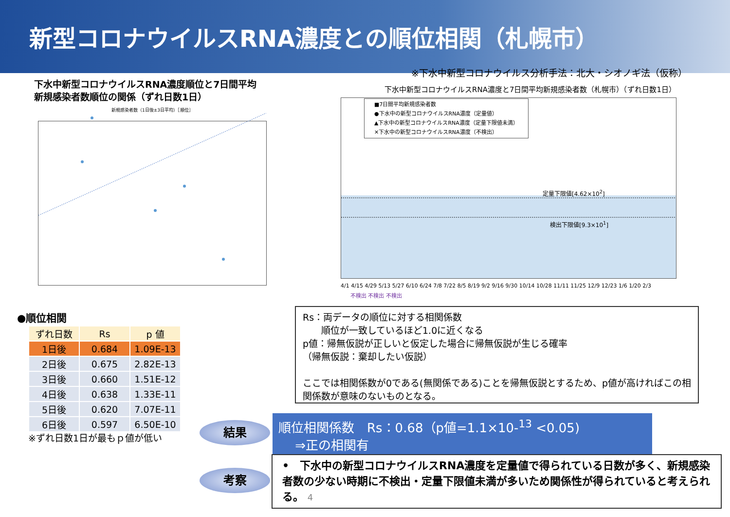新型コロナウイルスRNA濃度との順位相関（札幌市）
※下水中新型コロナウイルス分析手法：北大・シオノギ法（仮称）
下水中新型コロナウイルスRNA濃度順位と7日間平均
新規感染者数順位の関係（ずれ日数1日）
下水中新型コロナウイルスRNA濃度と7日間平均新規感染者数（札幌市）（ずれ日数1日）
新規感染者数（1日後±3日平均）［順位］
■7日間平均新規感染者数
●下水中の新型コロナウイルスRNA濃度（定量値）
▲下水中の新型コロナウイルスRNA濃度（定量下限値未満）
✕下水中の新型コロナウイルスRNA濃度（不検出）
定量下限値[4.62×10<sup>2</sup>]
検出下限値[9.3×10<sup>1</sup>]
4/1 4/15 4/29 5/13 5/27 6/10 6/24 7/8 7/22 8/5 8/19 9/2 9/16 9/30 10/14 10/28 11/11 11/25 12/9 12/23 1/6 1/20 2/3
不検出 不検出 不検出
●順位相関
| ずれ日数 | Rs | p 値 |
| --- | --- | --- |
| 1日後 | 0.684 | 1.09E-13 |
| 2日後 | 0.675 | 2.82E-13 |
| 3日後 | 0.660 | 1.51E-12 |
| 4日後 | 0.638 | 1.33E-11 |
| 5日後 | 0.620 | 7.07E-11 |
| 6日後 | 0.597 | 6.50E-10 |
※ずれ日数1日が最もｐ値が低い
Rs：両データの順位に対する相関係数
　　順位が一致しているほど1.0に近くなる
p値：帰無仮説が正しいと仮定した場合に帰無仮説が生じる確率
（帰無仮説：棄却したい仮説）
ここでは相関係数が0である(無関係である)ことを帰無仮説とするため、p値が高ければこの相関係数が意味のないものとなる。
結果
順位相関係数　Rs：0.68（p値=1.1×10-<sup>13</sup> <0.05)
　 ⇒正の相関有
考察
•　下水中の新型コロナウイルスRNA濃度を定量値で得られている日数が多く、新規感染者数の少ない時期に不検出・定量下限値未満が多いため関係性が得られていると考えられる。 4